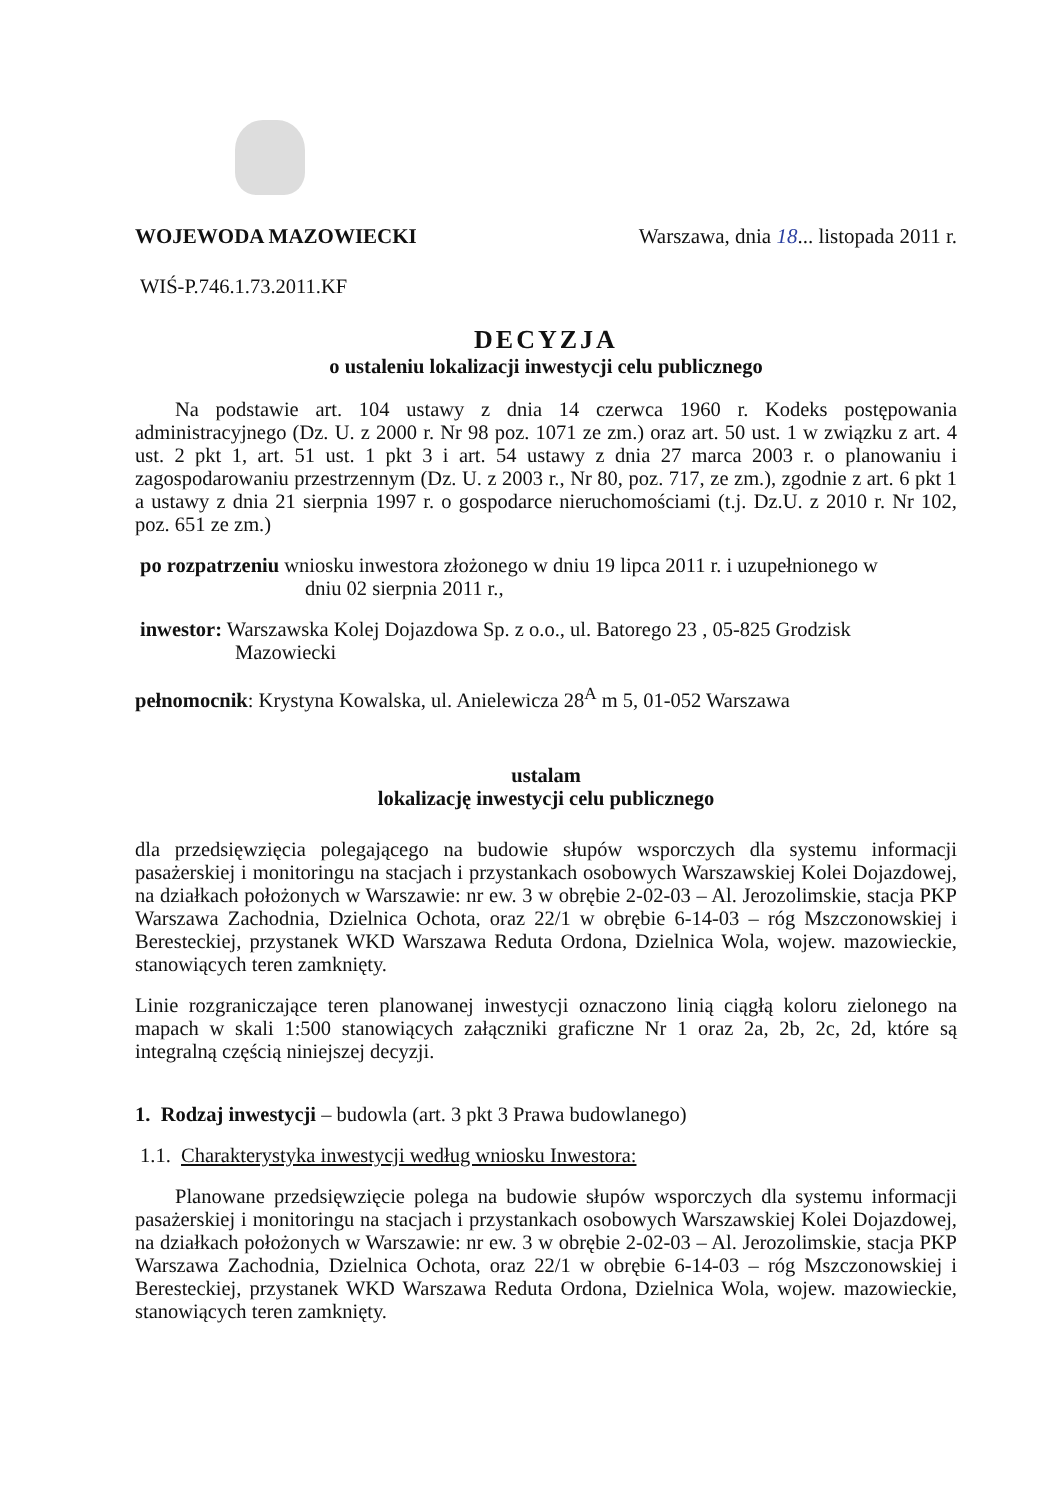WOJEWODA MAZOWIECKI Warszawa, dnia 18... listopada 2011 r.
WIŚ-P.746.1.73.2011.KF
DECYZJA
o ustaleniu lokalizacji inwestycji celu publicznego
Na podstawie art. 104 ustawy z dnia 14 czerwca 1960 r. Kodeks postępowania administracyjnego (Dz. U. z 2000 r. Nr 98 poz. 1071 ze zm.) oraz art. 50 ust. 1 w związku z art. 4 ust. 2 pkt 1, art. 51 ust. 1 pkt 3 i art. 54 ustawy z dnia 27 marca 2003 r. o planowaniu i zagospodarowaniu przestrzennym (Dz. U. z 2003 r., Nr 80, poz. 717, ze zm.), zgodnie z art. 6 pkt 1 a ustawy z dnia 21 sierpnia 1997 r. o gospodarce nieruchomościami (t.j. Dz.U. z 2010 r. Nr 102, poz. 651 ze zm.)
po rozpatrzeniu wniosku inwestora złożonego w dniu 19 lipca 2011 r. i uzupełnionego w
dniu 02 sierpnia 2011 r.,
inwestor: Warszawska Kolej Dojazdowa Sp. z o.o., ul. Batorego 23 , 05-825 Grodzisk
Mazowiecki
pełnomocnik: Krystyna Kowalska, ul. Anielewicza 28<sup>A</sup> m 5, 01-052 Warszawa
ustalam
lokalizację inwestycji celu publicznego
dla przedsięwzięcia polegającego na budowie słupów wsporczych dla systemu informacji pasażerskiej i monitoringu na stacjach i przystankach osobowych Warszawskiej Kolei Dojazdowej, na działkach położonych w Warszawie: nr ew. 3 w obrębie 2-02-03 – Al. Jerozolimskie, stacja PKP Warszawa Zachodnia, Dzielnica Ochota, oraz 22/1 w obrębie 6-14-03 – róg Mszczonowskiej i Beresteckiej, przystanek WKD Warszawa Reduta Ordona, Dzielnica Wola, wojew. mazowieckie, stanowiących teren zamknięty.
Linie rozgraniczające teren planowanej inwestycji oznaczono linią ciągłą koloru zielonego na mapach w skali 1:500 stanowiących załączniki graficzne Nr 1 oraz 2a, 2b, 2c, 2d, które są integralną częścią niniejszej decyzji.
1. Rodzaj inwestycji – budowla (art. 3 pkt 3 Prawa budowlanego)
1.1. Charakterystyka inwestycji według wniosku Inwestora:
Planowane przedsięwzięcie polega na budowie słupów wsporczych dla systemu informacji pasażerskiej i monitoringu na stacjach i przystankach osobowych Warszawskiej Kolei Dojazdowej, na działkach położonych w Warszawie: nr ew. 3 w obrębie 2-02-03 – Al. Jerozolimskie, stacja PKP Warszawa Zachodnia, Dzielnica Ochota, oraz 22/1 w obrębie 6-14-03 – róg Mszczonowskiej i Beresteckiej, przystanek WKD Warszawa Reduta Ordona, Dzielnica Wola, wojew. mazowieckie, stanowiących teren zamknięty.